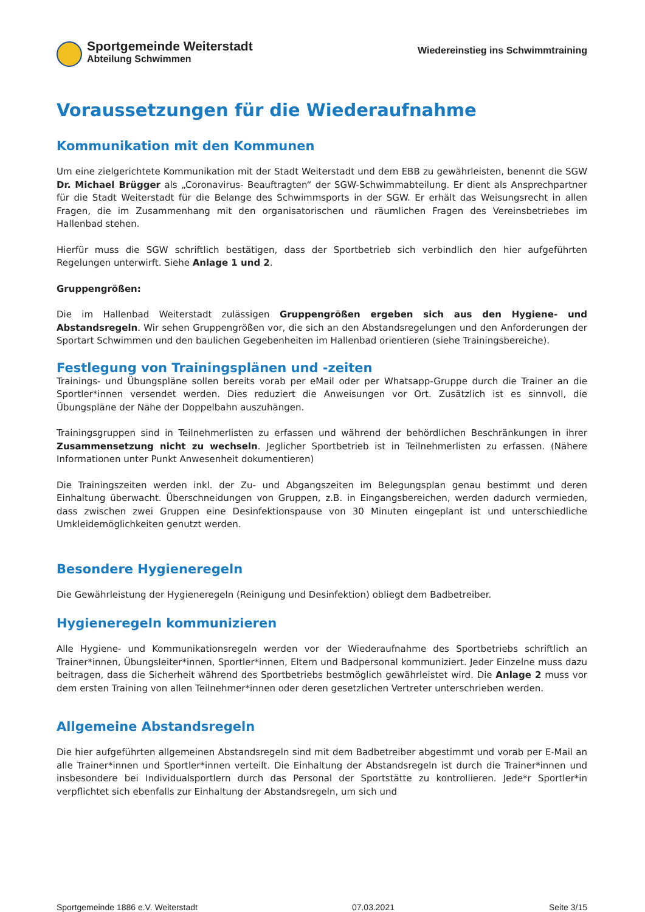Sportgemeinde Weiterstadt
Abteilung Schwimmen
Wiedereinstieg ins Schwimmtraining
Voraussetzungen für die Wiederaufnahme
Kommunikation mit den Kommunen
Um eine zielgerichtete Kommunikation mit der Stadt Weiterstadt und dem EBB zu gewährleisten, benennt die SGW Dr. Michael Brügger als „Coronavirus- Beauftragten“ der SGW-Schwimmabteilung. Er dient als Ansprechpartner für die Stadt Weiterstadt für die Belange des Schwimmsports in der SGW. Er erhält das Weisungsrecht in allen Fragen, die im Zusammenhang mit den organisatorischen und räumlichen Fragen des Vereinsbetriebes im Hallenbad stehen.
Hierfür muss die SGW schriftlich bestätigen, dass der Sportbetrieb sich verbindlich den hier aufgeführten Regelungen unterwirft. Siehe Anlage 1 und 2.
Gruppengrößen:
Die im Hallenbad Weiterstadt zulässigen Gruppengrößen ergeben sich aus den Hygiene- und Abstandsregeln. Wir sehen Gruppengrößen vor, die sich an den Abstandsregelungen und den Anforderungen der Sportart Schwimmen und den baulichen Gegebenheiten im Hallenbad orientieren (siehe Trainingsbereiche).
Festlegung von Trainingsplänen und -zeiten
Trainings- und Übungspläne sollen bereits vorab per eMail oder per Whatsapp-Gruppe durch die Trainer an die Sportler*innen versendet werden. Dies reduziert die Anweisungen vor Ort. Zusätzlich ist es sinnvoll, die Übungspläne der Nähe der Doppelbahn auszuhängen.
Trainingsgruppen sind in Teilnehmerlisten zu erfassen und während der behördlichen Beschränkungen in ihrer Zusammensetzung nicht zu wechseln. Jeglicher Sportbetrieb ist in Teilnehmerlisten zu erfassen. (Nähere Informationen unter Punkt Anwesenheit dokumentieren)
Die Trainingszeiten werden inkl. der Zu- und Abgangszeiten im Belegungsplan genau bestimmt und deren Einhaltung überwacht. Überschneidungen von Gruppen, z.B. in Eingangsbereichen, werden dadurch vermieden, dass zwischen zwei Gruppen eine Desinfektionspause von 30 Minuten eingeplant ist und unterschiedliche Umkleidemöglichkeiten genutzt werden.
Besondere Hygieneregeln
Die Gewährleistung der Hygieneregeln (Reinigung und Desinfektion) obliegt dem Badbetreiber.
Hygieneregeln kommunizieren
Alle Hygiene- und Kommunikationsregeln werden vor der Wiederaufnahme des Sportbetriebs schriftlich an Trainer*innen, Übungsleiter*innen, Sportler*innen, Eltern und Badpersonal kommuniziert. Jeder Einzelne muss dazu beitragen, dass die Sicherheit während des Sportbetriebs bestmöglich gewährleistet wird. Die Anlage 2 muss vor dem ersten Training von allen Teilnehmer*innen oder deren gesetzlichen Vertreter unterschrieben werden.
Allgemeine Abstandsregeln
Die hier aufgeführten allgemeinen Abstandsregeln sind mit dem Badbetreiber abgestimmt und vorab per E-Mail an alle Trainer*innen und Sportler*innen verteilt. Die Einhaltung der Abstandsregeln ist durch die Trainer*innen und insbesondere bei Individualsportlern durch das Personal der Sportstätte zu kontrollieren. Jede*r Sportler*in verpflichtet sich ebenfalls zur Einhaltung der Abstandsregeln, um sich und
Sportgemeinde 1886 e.V. Weiterstadt 07.03.2021 Seite 3/15